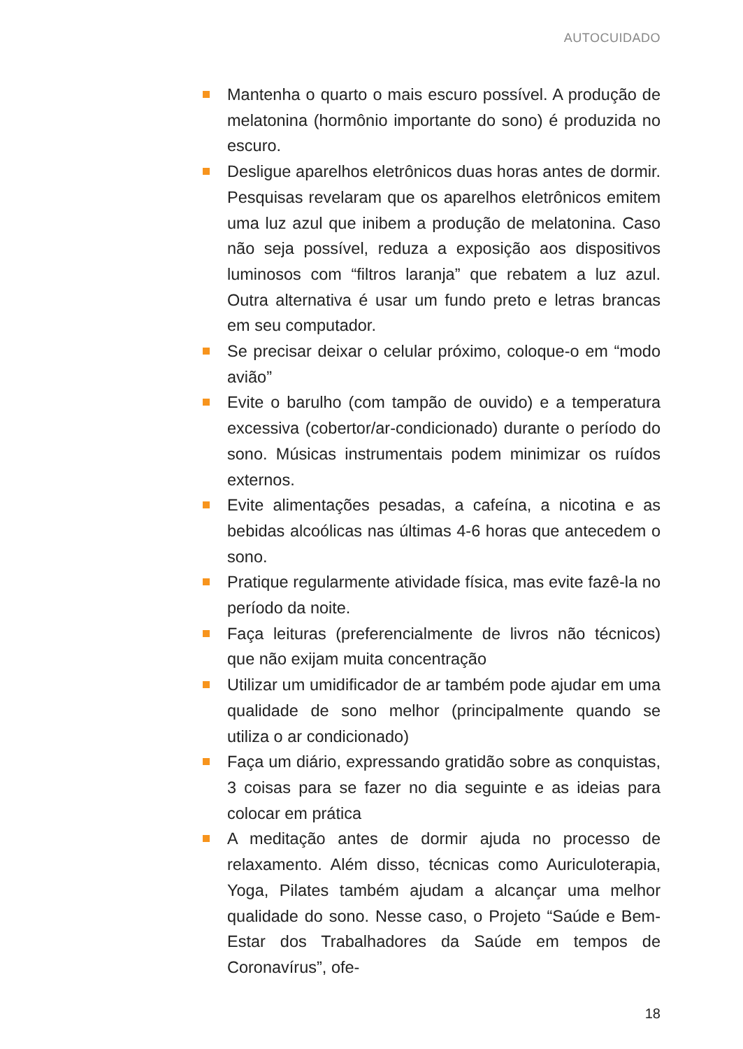AUTOCUIDADO
Mantenha o quarto o mais escuro possível. A produção de melatonina (hormônio importante do sono) é produzida no escuro.
Desligue aparelhos eletrônicos duas horas antes de dormir. Pesquisas revelaram que os aparelhos eletrônicos emitem uma luz azul que inibem a produção de melatonina. Caso não seja possível, reduza a exposição aos dispositivos luminosos com “filtros laranja” que rebatem a luz azul. Outra alternativa é usar um fundo preto e letras brancas em seu computador.
Se precisar deixar o celular próximo, coloque-o em “modo avião”
Evite o barulho (com tampão de ouvido) e a temperatura excessiva (cobertor/ar-condicionado) durante o período do sono. Músicas instrumentais podem minimizar os ruídos externos.
Evite alimentações pesadas, a cafeína, a nicotina e as bebidas alcoólicas nas últimas 4-6 horas que antecedem o sono.
Pratique regularmente atividade física, mas evite fazê-la no período da noite.
Faça leituras (preferencialmente de livros não técnicos) que não exijam muita concentração
Utilizar um umidificador de ar também pode ajudar em uma qualidade de sono melhor (principalmente quando se utiliza o ar condicionado)
Faça um diário, expressando gratidão sobre as conquistas, 3 coisas para se fazer no dia seguinte e as ideias para colocar em prática
A meditação antes de dormir ajuda no processo de relaxamento. Além disso, técnicas como Auriculoterapia, Yoga, Pilates também ajudam a alcançar uma melhor qualidade do sono. Nesse caso, o Projeto “Saúde e Bem-Estar dos Trabalhadores da Saúde em tempos de Coronavírus”, ofe-
18